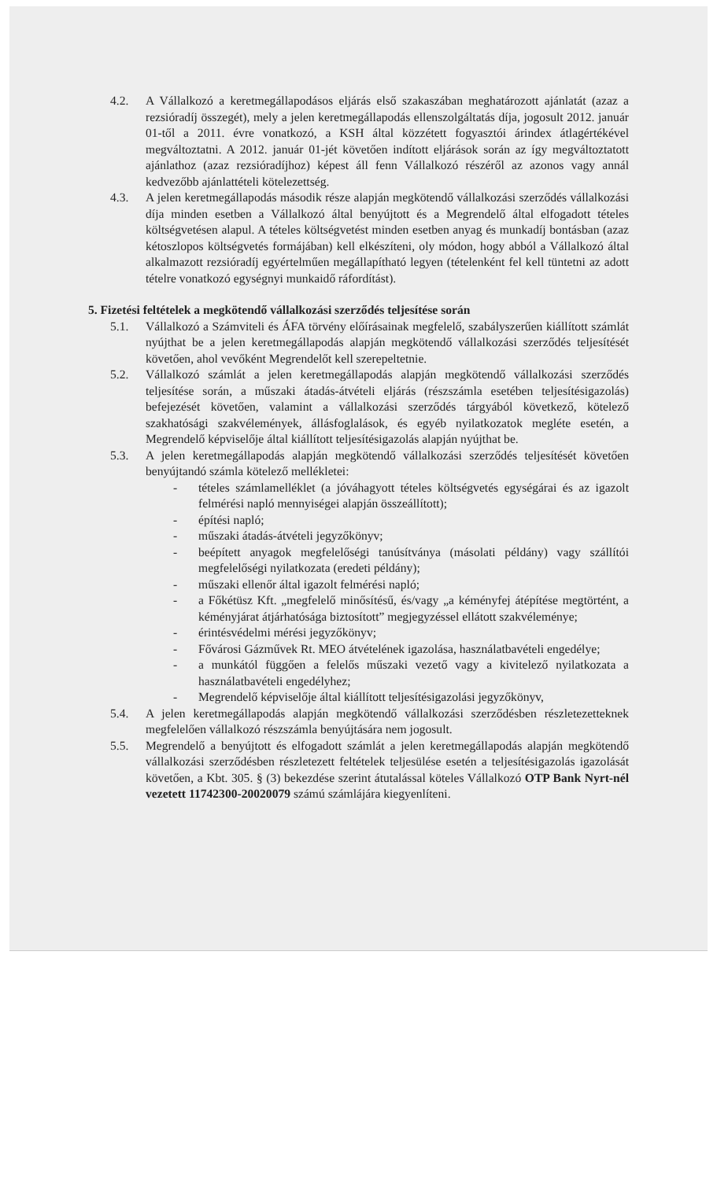4.2. A Vállalkozó a keretmegállapodásos eljárás első szakaszában meghatározott ajánlatát (azaz a rezsióradíj összegét), mely a jelen keretmegállapodás ellenszolgáltatás díja, jogosult 2012. január 01-től a 2011. évre vonatkozó, a KSH által közzétett fogyasztói árindex átlagértékével megváltoztatni. A 2012. január 01-jét követően indított eljárások során az így megváltoztatott ajánlathoz (azaz rezsióradíjhoz) képest áll fenn Vállalkozó részéről az azonos vagy annál kedvezőbb ajánlattételi kötelezettség.
4.3. A jelen keretmegállapodás második része alapján megkötendő vállalkozási szerződés vállalkozási díja minden esetben a Vállalkozó által benyújtott és a Megrendelő által elfogadott tételes költségvetésen alapul. A tételes költségvetést minden esetben anyag és munkadíj bontásban (azaz kétoszlopos költségvetés formájában) kell elkészíteni, oly módon, hogy abból a Vállalkozó által alkalmazott rezsióradíj egyértelműen megállapítható legyen (tételenként fel kell tüntetni az adott tételre vonatkozó egységnyi munkaidő ráfordítást).
5. Fizetési feltételek a megkötendő vállalkozási szerződés teljesítése során
5.1. Vállalkozó a Számviteli és ÁFA törvény előírásainak megfelelő, szabályszerűen kiállított számlát nyújthat be a jelen keretmegállapodás alapján megkötendő vállalkozási szerződés teljesítését követően, ahol vevőként Megrendelőt kell szerepeltetnie.
5.2. Vállalkozó számlát a jelen keretmegállapodás alapján megkötendő vállalkozási szerződés teljesítése során, a műszaki átadás-átvételi eljárás (részszámla esetében teljesítésigazolás) befejezését követően, valamint a vállalkozási szerződés tárgyából következő, kötelező szakhatósági szakvélemények, állásfoglalások, és egyéb nyilatkozatok megléte esetén, a Megrendelő képviselője által kiállított teljesítésigazolás alapján nyújthat be.
5.3. A jelen keretmegállapodás alapján megkötendő vállalkozási szerződés teljesítését követően benyújtandó számla kötelező mellékletei:
- tételes számlamelléklet (a jóváhagyott tételes költségvetés egységárai és az igazolt felmérési napló mennyiségei alapján összeállított);
- építési napló;
- műszaki átadás-átvételi jegyzőkönyv;
- beépített anyagok megfelelőségi tanúsítványa (másolati példány) vagy szállítói megfelelőségi nyilatkozata (eredeti példány);
- műszaki ellenőr által igazolt felmérési napló;
- a Főkétüsz Kft. „megfelelő minősítésű, és/vagy „a kéményfej átépítése megtörtént, a kéményjárat átjárhatósága biztosított” megjegyzéssel ellátott szakvéleménye;
- érintésvédelmi mérési jegyzőkönyv;
- Fővárosi Gázművek Rt. MEO átvételének igazolása, használatbavételi engedélye;
- a munkától függően a felelős műszaki vezető vagy a kivitelező nyilatkozata a használatbavételi engedélyhez;
- Megrendelő képviselője által kiállított teljesítésigazolási jegyzőkönyv,
5.4. A jelen keretmegállapodás alapján megkötendő vállalkozási szerződésben részletezetteknek megfelelően vállalkozó részszámla benyújtására nem jogosult.
5.5. Megrendelő a benyújtott és elfogadott számlát a jelen keretmegállapodás alapján megkötendő vállalkozási szerződésben részletezett feltételek teljesülése esetén a teljesítésigazolás igazolását követően, a Kbt. 305. § (3) bekezdése szerint átutalással köteles Vállalkozó OTP Bank Nyrt-nél vezetett 11742300-20020079 számú számlájára kiegyenlíteni.